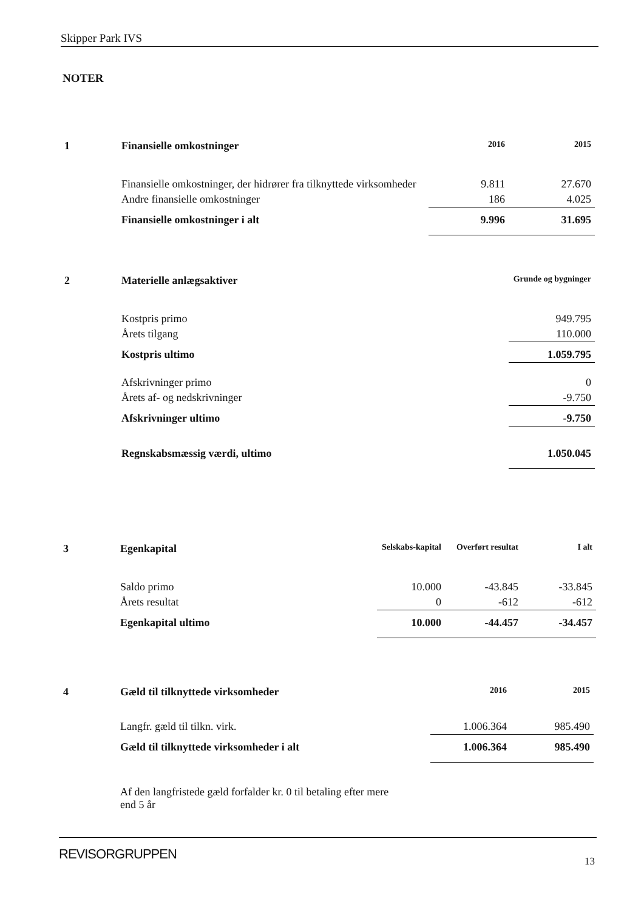Skipper Park IVS
NOTER
| 1 | Finansielle omkostninger | 2016 | 2015 |
| | Finansielle omkostninger, der hidrører fra tilknyttede virksomheder | 9.811 | 27.670 |
| | Andre finansielle omkostninger | 186 | 4.025 |
| | Finansielle omkostninger i alt | 9.996 | 31.695 |
| 2 | Materielle anlægsaktiver | Grunde og bygninger |
| | Kostpris primo | 949.795 |
| | Årets tilgang | 110.000 |
| | Kostpris ultimo | 1.059.795 |
| | Afskrivninger primo | 0 |
| | Årets af- og nedskrivninger | -9.750 |
| | Afskrivninger ultimo | -9.750 |
| | Regnskabsmæssig værdi, ultimo | 1.050.045 |
| 3 | Egenkapital | Selskabs-kapital | Overført resultat | I alt |
| | Saldo primo | 10.000 | -43.845 | -33.845 |
| | Årets resultat | 0 | -612 | -612 |
| | Egenkapital ultimo | 10.000 | -44.457 | -34.457 |
| 4 | Gæld til tilknyttede virksomheder | 2016 | 2015 |
| | Langfr. gæld til tilkn. virk. | 1.006.364 | 985.490 |
| | Gæld til tilknyttede virksomheder i alt | 1.006.364 | 985.490 |
| | Af den langfristede gæld forfalder kr. 0 til betaling efter mere end 5 år | | |
REVISORGRUPPEN 13